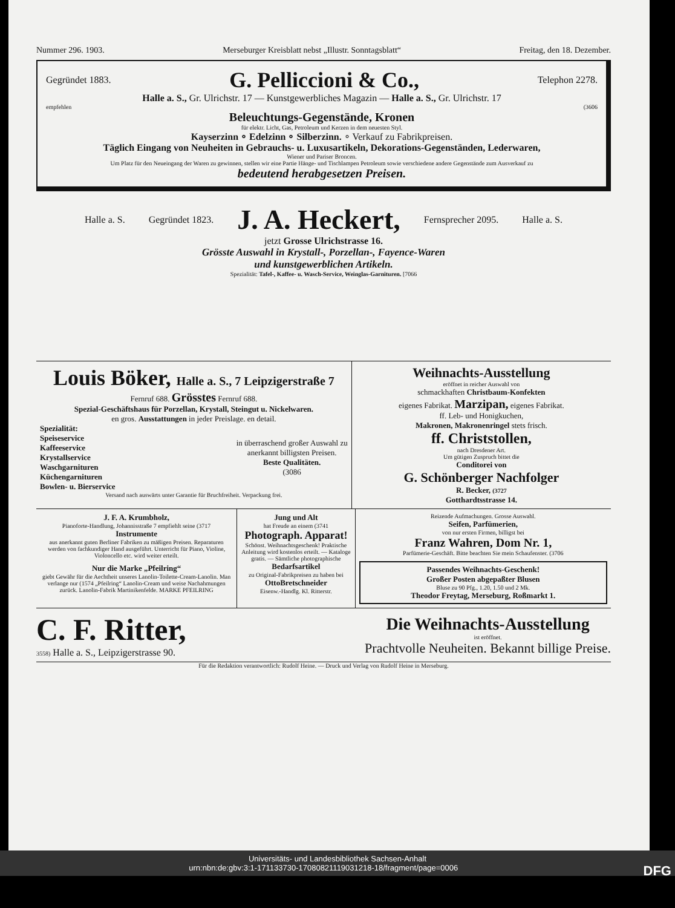Nummer 296. 1903. Merseburger Kreisblatt nebst „Illustr. Sonntagsblatt“Freitag, den 18. Dezember.
Gegründet 1883. G. Pelliccioni & Co., Telephon 2278.
Halle a. S., Gr. Ulrichstr. 17 — Kunstgewerbliches Magazin — Halle a. S., Gr. Ulrichstr. 17
empfehlen (3606
Beleuchtungs-Gegenstände, Kronen
für elektr. Licht, Gas, Petroleum und Kerzen in dem neuesten Styl.
Kayserzinn ∘ Edelzinn ∘ Silberzinn. ∘ Verkauf zu Fabrikpreisen.
Täglich Eingang von Neuheiten in Gebrauchs- u. Luxusartikeln, Dekorations-Gegenständen, Lederwaren,
Wiener und Pariser Broncen.
Um Platz für den Neueingang der Waren zu gewinnen, stellen wir eine Partie Hänge- und Tischlampen Petroleum sowie verschiedene andere Gegenstände zum Ausverkauf zu
bedeutend herabgesetzen Preisen.
Halle a. S. Gegründet 1823. J. A. Heckert, Fernsprecher 2095. Halle a. S.
jetzt Grosse Ulrichstrasse 16.
Grösste Auswahl in Krystall-, Porzellan-, Fayence-Waren
und kunstgewerblichen Artikeln.
Spezialität: Tafel-, Kaffee- u. Wasch-Service, Weinglas-Garnituren. [7066
Louis Böker, Halle a. S., 7 Leipzigerstraße 7
Fernruf 688. Grösstes Fernruf 688.
Spezial-Geschäftshaus für Porzellan, Krystall, Steingut u. Nickelwaren.
en gros. Ausstattungen in jeder Preislage. en detail.
Spezialität:
Speiseservice
Kaffeeservice
Krystallservice
Waschgarnituren
Küchengarnituren
Bowlen- u. Bierservice
in überraschend großer Auswahl zu
anerkannt billigsten Preisen.
Beste Qualitäten.
(3086
Versand nach auswärts unter Garantie für Bruchfreiheit. Verpackung frei.
Weihnachts-Ausstellung
eröffnet in reicher Auswahl von
schmackhaften Christbaum-Konfekten
eigenes Fabrikat. Marzipan, eigenes Fabrikat.
ff. Leb- und Honigkuchen,
Makronen, Makronenringel stets frisch.
ff. Christstollen,
nach Dresdener Art.
Um gütigen Zuspruch bittet die
Conditorei von
G. Schönberger Nachfolger
R. Becker, (3727
Gotthardtsstrasse 14.
J. F. A. Krumbholz,
Pianoforte-Handlung, Johannisstraße 7 empfiehlt seine (3717
Instrumente
aus anerkannt guten Berliner Fabriken zu mäßigen Preisen. Reparaturen werden von fachkundiger Hand ausgeführt. Unterricht für Piano, Violine, Violoncello etc. wird weiter erteilt.
Nur die Marke „Pfeilring“
giebt Gewähr für die Aechtheit unseres Lanolin-Toilette-Cream-Lanolin. Man verlange nur (1574 „Pfeilring“ Lanolin-Cream und weise Nachahmungen zurück. Lanolin-Fabrik Martinikenfelde. MARKE PFEILRING
Jung und Alt
hat Freude an einem (3741
Photograph. Apparat!
Schönst. Weihnachtsgeschenk! Praktische Anleitung wird kostenlos erteilt. — Kataloge gratis. — Sämtliche photographische
Bedarfsartikel
zu Original-Fabrikpreisen zu haben bei
OttoBretschneider
Eisenw.-Handlg. Kl. Ritterstr.
Reizende Aufmachungen. Grosse Auswahl.
Seifen, Parfümerien,
von nur ersten Firmen, billigst bei
Franz Wahren, Dom Nr. 1,
Parfümerie-Geschäft. Bitte beachten Sie mein Schaufenster. (3706
Passendes Weihnachts-Geschenk!
Großer Posten abgepaßter Blusen
Bluse zu 90 Pfg., 1.20, 1.50 und 2 Mk.
Theodor Freytag, Merseburg, Roßmarkt 1.
C. F. Ritter,
3558) Halle a. S., Leipzigerstrasse 90.
Die Weihnachts-Ausstellung
ist eröffnet.
Prachtvolle Neuheiten. Bekannt billige Preise.
Für die Redaktion verantwortlich: Rudolf Heine. — Druck und Verlag von Rudolf Heine in Merseburg.
Universitäts- und Landesbibliothek Sachsen-Anhalt
urn:nbn:de:gbv:3:1-171133730-17080821119031218-18/fragment/page=0006 DFG